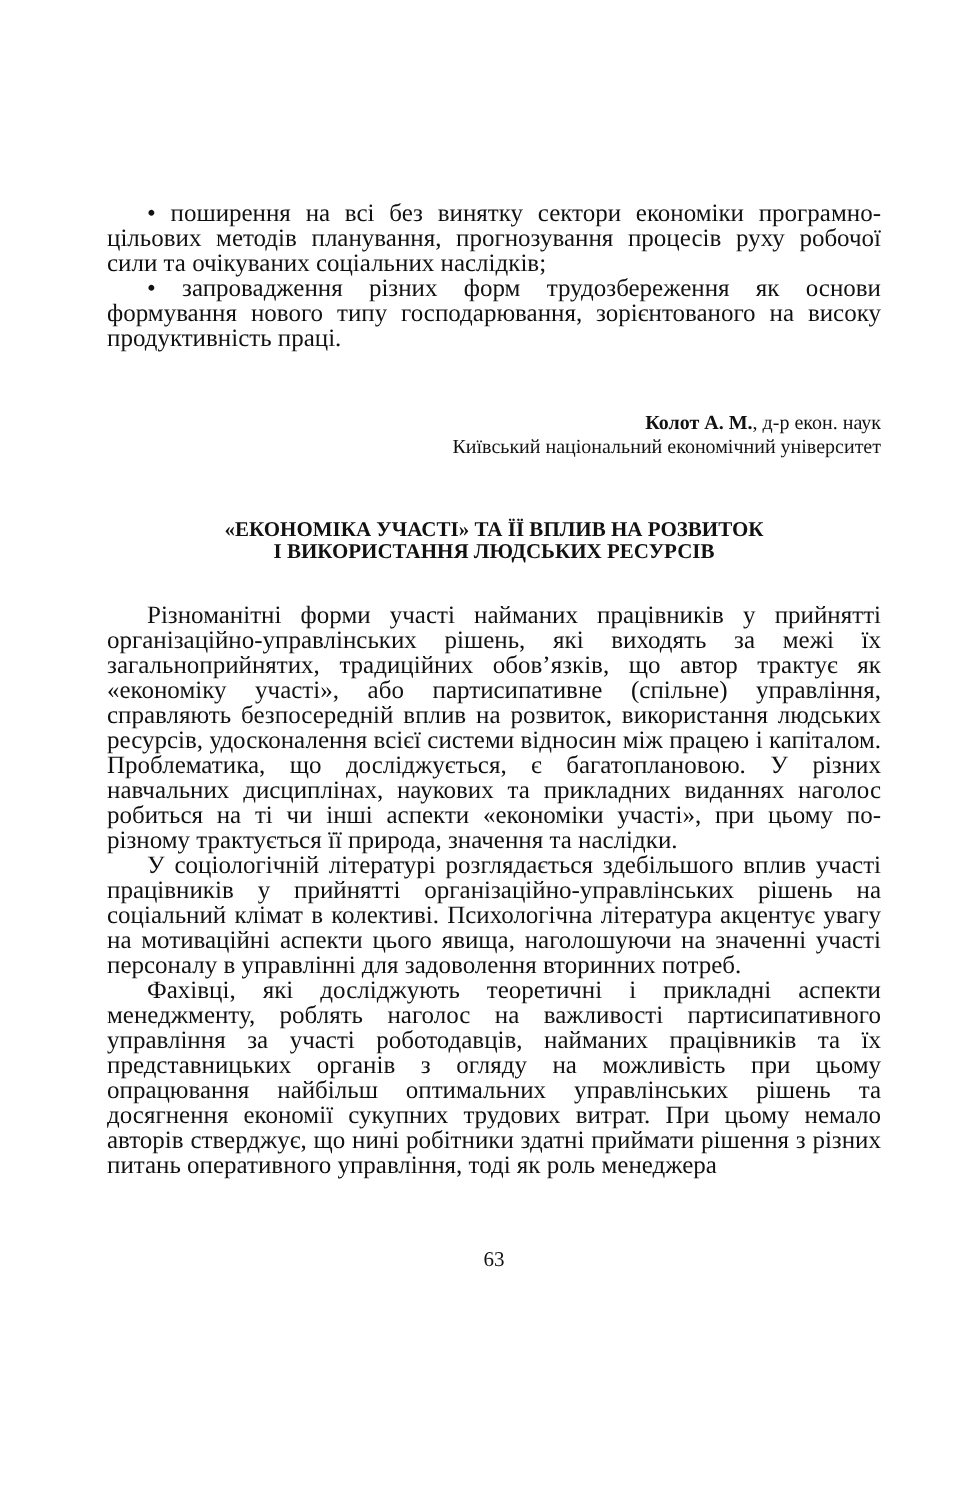• поширення на всі без винятку сектори економіки програмно-цільових методів планування, прогнозування процесів руху робочої сили та очікуваних соціальних наслідків;
• запровадження різних форм трудозбереження як основи формування нового типу господарювання, зорієнтованого на високу продуктивність праці.
Колот А. М., д-р екон. наук
Київський національний економічний університет
«ЕКОНОМІКА УЧАСТІ» ТА ЇЇ ВПЛИВ НА РОЗВИТОК
І ВИКОРИСТАННЯ ЛЮДСЬКИХ РЕСУРСІВ
Різноманітні форми участі найманих працівників у прийнятті організаційно-управлінських рішень, які виходять за межі їх загальноприйнятих, традиційних обов’язків, що автор трактує як «економіку участі», або партисипативне (спільне) управління, справляють безпосередній вплив на розвиток, використання людських ресурсів, удосконалення всієї системи відносин між працею і капіталом. Проблематика, що досліджується, є багатоплановою. У різних навчальних дисциплінах, наукових та прикладних виданнях наголос робиться на ті чи інші аспекти «економіки участі», при цьому по-різному трактується її природа, значення та наслідки.
У соціологічній літературі розглядається здебільшого вплив участі працівників у прийнятті організаційно-управлінських рішень на соціальний клімат в колективі. Психологічна література акцентує увагу на мотиваційні аспекти цього явища, наголошуючи на значенні участі персоналу в управлінні для задоволення вторинних потреб.
Фахівці, які досліджують теоретичні і прикладні аспекти менеджменту, роблять наголос на важливості партисипативного управління за участі роботодавців, найманих працівників та їх представницьких органів з огляду на можливість при цьому опрацювання найбільш оптимальних управлінських рішень та досягнення економії сукупних трудових витрат. При цьому немало авторів стверджує, що нині робітники здатні приймати рішення з різних питань оперативного управління, тоді як роль менеджера
63